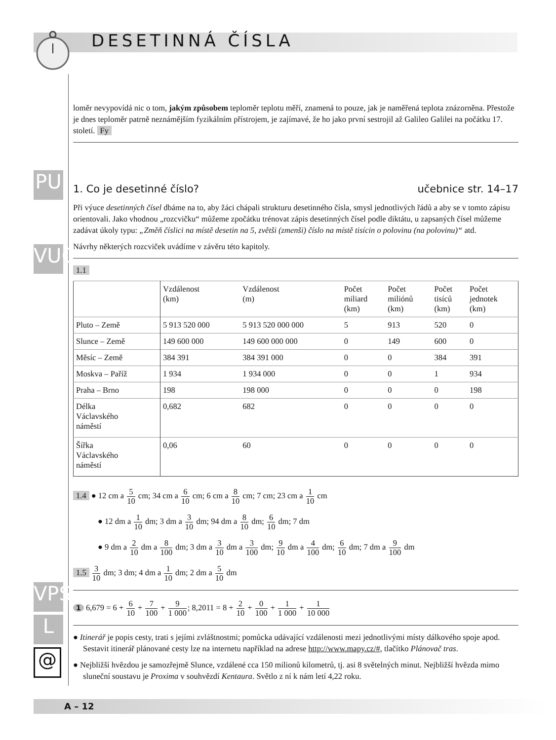DESETINNÁ ČÍSLA
PU
VUC
VPS
L
@
loměr nevypovídá nic o tom, jakým způsobem teploměr teplotu měří, znamená to pouze, jak je naměřená teplota znázorněna. Přestože je dnes teploměr patrně neznámějším fyzikálním přístrojem, je zajímavé, že ho jako první sestrojil až Galileo Galilei na počátku 17. století. Fy
1. Co je desetinné číslo? učebnice str. 14–17
Při výuce desetinných čísel dbáme na to, aby žáci chápali strukturu desetinného čísla, smysl jednotlivých řádů a aby se v tomto zápisu orientovali. Jako vhodnou „rozcvičku“ můžeme zpočátku trénovat zápis desetinných čísel podle diktátu, u zapsaných čísel můžeme zadávat úkoly typu: „Změň číslici na místě desetin na 5, zvětši (zmenši) číslo na místě tisícin o polovinu (na polovinu)“ atd.
Návrhy některých rozcviček uvádíme v závěru této kapitoly.
1.1
| | Vzdálenost (km) | Vzdálenost (m) | Počet miliard (km) | Počet miliónů (km) | Počet tisíců (km) | Počet jednotek (km) |
| --- | --- | --- | --- | --- | --- | --- |
| Pluto – Země | 5 913 520 000 | 5 913 520 000 000 | 5 | 913 | 520 | 0 |
| Slunce – Země | 149 600 000 | 149 600 000 000 | 0 | 149 | 600 | 0 |
| Měsíc – Země | 384 391 | 384 391 000 | 0 | 0 | 384 | 391 |
| Moskva – Paříž | 1 934 | 1 934 000 | 0 | 0 | 1 | 934 |
| Praha – Brno | 198 | 198 000 | 0 | 0 | 0 | 198 |
| Délka Václavského náměstí | 0,682 | 682 | 0 | 0 | 0 | 0 |
| Šířka Václavského náměstí | 0,06 | 60 | 0 | 0 | 0 | 0 |
1.4 ● 12 cm a 5 10 cm; 34 cm a 6 10 cm; 6 cm a 8 10 cm; 7 cm; 23 cm a 1 10 cm
● 12 dm a 1 10 dm; 3 dm a 3 10 dm; 94 dm a 8 10 dm; 6 10 dm; 7 dm
● 9 dm a 2 10 dm a 8 100 dm; 3 dm a 3 10 dm a 3 100 dm; 9 10 dm a 4 100 dm; 6 10 dm; 7 dm a 9 100 dm
1.5 3 10 dm; 3 dm; 4 dm a 1 10 dm; 2 dm a 5 10 dm
1 6,679 = 6 + 6 10 + 7 100 + 9 1 000; 8,2011 = 8 + 2 10 + 0 100 + 1 1 000 + 1 10 000
● Itinerář je popis cesty, trati s jejími zvláštnostmi; pomůcka udávající vzdálenosti mezi jednotlivými místy dálkového spoje apod. Sestavit itinerář plánované cesty lze na internetu například na adrese http://www.mapy.cz/#, tlačítko Plánovač tras.
● Nejbližší hvězdou je samozřejmě Slunce, vzdálené cca 150 milionů kilometrů, tj. asi 8 světelných minut. Nejbližší hvězda mimo sluneční soustavu je Proxima v souhvězdí Kentaura. Světlo z ní k nám letí 4,22 roku.
A – 12